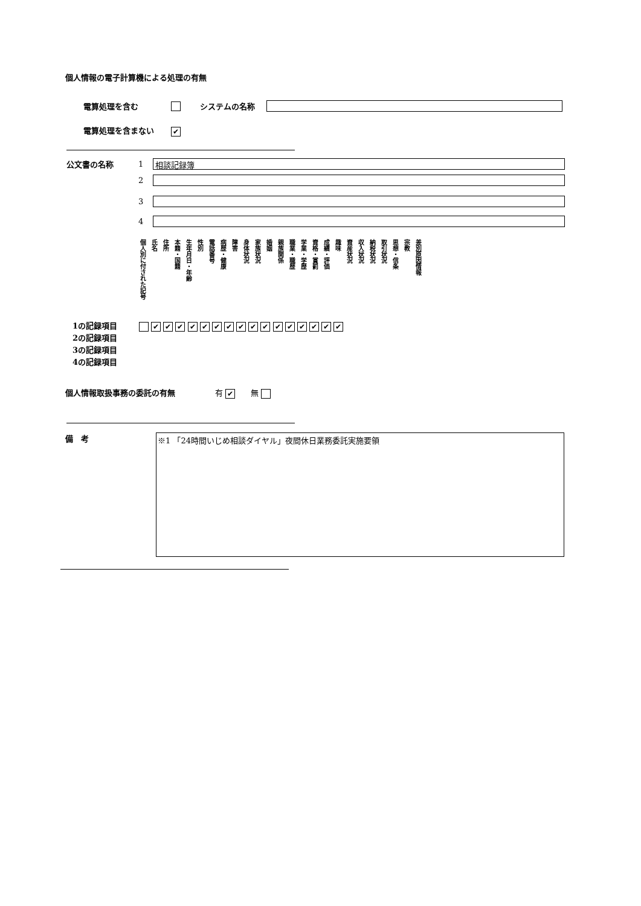個人情報の電子計算機による処理の有無
電算処理を含む システムの名称
電算処理を含まない ✔
| 公文書の名称 | 1 | 相談記録簿 |
| | 2 | |
| | 3 | |
| | 4 | |
| 個人別に付された記号 | 氏名 | 住所 | 本籍・国籍 | 生年月日・年齢 | 性別 | 電話番号 | 病歴・健康 | 障害 | 身体状況 | 家族状況 | 婚姻 | 親族関係 | 職業・職歴 | 学業・学歴 | 資格・賞罰 | 成績・評価 | 趣味 | 資産状況 | 収入状況 | 納税状況 | 取引状況 | 思想・信条 | 宗教 | 差別原因情報 |
1の記録項目 ✔ ✔ ✔ ✔ ✔ ✔ ✔ ✔ ✔ ✔ ✔ ✔ ✔ ✔ ✔ ✔
2の記録項目
3の記録項目
4の記録項目
個人情報取扱事務の委託の有無 有 ✔　　無
備　考
※1 「24時間いじめ相談ダイヤル」夜間休日業務委託実施要領